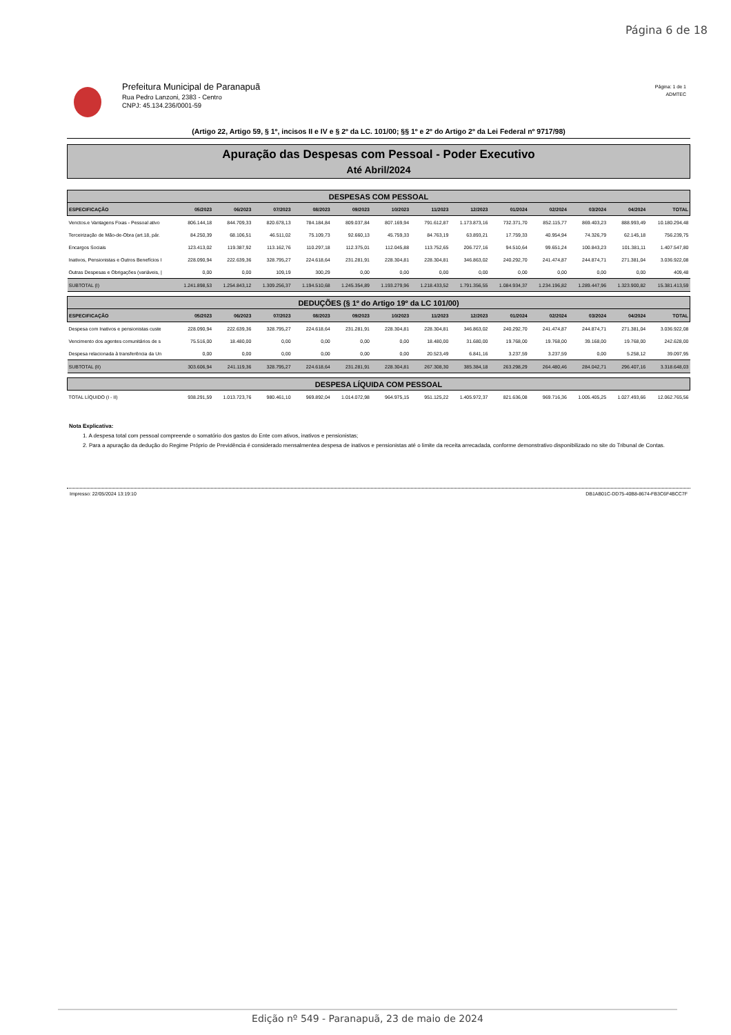Página 6 de 18
Prefeitura Municipal de Paranapuã
Rua Pedro Lanzoni, 2383 - Centro
CNPJ: 45.134.236/0001-59
Página: 1 de 1
ADMTEC
(Artigo 22, Artigo 59, § 1º, incisos II e IV e § 2º da LC. 101/00; §§ 1º e 2º do Artigo 2º da Lei Federal nº 9717/98)
Apuração das Despesas com Pessoal - Poder Executivo
Até Abril/2024
| DESPESAS COM PESSOAL | | | | | | | | | | | | | |
| ESPECIFICAÇÃO | 05/2023 | 06/2023 | 07/2023 | 08/2023 | 09/2023 | 10/2023 | 11/2023 | 12/2023 | 01/2024 | 02/2024 | 03/2024 | 04/2024 | TOTAL |
| Venctos.e Vantagens Fixas - Pessoal ativo | 806.144,18 | 844.709,33 | 820.678,13 | 784.184,84 | 809.037,84 | 807.169,94 | 791.612,87 | 1.173.873,16 | 732.371,70 | 852.115,77 | 869.403,23 | 888.993,49 | 10.180.294,48 |
| Terceirização de Mão-de-Obra (art.18, pár. | 84.250,39 | 68.106,51 | 46.511,02 | 75.109,73 | 92.660,13 | 45.759,33 | 84.763,19 | 63.893,21 | 17.759,33 | 40.954,94 | 74.326,79 | 62.145,18 | 756.239,75 |
| Encargos Sociais | 123.413,02 | 119.387,92 | 113.162,76 | 110.297,18 | 112.375,01 | 112.045,88 | 113.752,65 | 206.727,16 | 94.510,64 | 99.651,24 | 100.843,23 | 101.381,11 | 1.407.547,80 |
| Inativos, Pensionistas e Outros Benefícios I | 228.090,94 | 222.639,36 | 328.795,27 | 224.618,64 | 231.281,91 | 228.304,81 | 228.304,81 | 346.863,02 | 240.292,70 | 241.474,87 | 244.874,71 | 271.381,04 | 3.036.922,08 |
| Outras Despesas e Obrigações (variáveis, / | 0,00 | 0,00 | 109,19 | 300,29 | 0,00 | 0,00 | 0,00 | 0,00 | 0,00 | 0,00 | 0,00 | 0,00 | 409,48 |
| SUBTOTAL (I) | 1.241.898,53 | 1.254.843,12 | 1.309.256,37 | 1.194.510,68 | 1.245.354,89 | 1.193.279,96 | 1.218.433,52 | 1.791.356,55 | 1.084.934,37 | 1.234.196,82 | 1.289.447,96 | 1.323.900,82 | 15.381.413,59 |
| DEDUÇÕES (§ 1º do Artigo 19º da LC 101/00) | | | | | | | | | | | | | |
| ESPECIFICAÇÃO | 05/2023 | 06/2023 | 07/2023 | 08/2023 | 09/2023 | 10/2023 | 11/2023 | 12/2023 | 01/2024 | 02/2024 | 03/2024 | 04/2024 | TOTAL |
| Despesa com Inativos e pensionistas custe | 228.090,94 | 222.639,36 | 328.795,27 | 224.618,64 | 231.281,91 | 228.304,81 | 228.304,81 | 346.863,02 | 240.292,70 | 241.474,87 | 244.874,71 | 271.381,04 | 3.036.922,08 |
| Vencimento dos agentes comunitários de s | 75.516,00 | 18.480,00 | 0,00 | 0,00 | 0,00 | 0,00 | 18.480,00 | 31.680,00 | 19.768,00 | 19.768,00 | 39.168,00 | 19.768,00 | 242.628,00 |
| Despesa relacionada à transferência da Un | 0,00 | 0,00 | 0,00 | 0,00 | 0,00 | 0,00 | 20.523,49 | 6.841,16 | 3.237,59 | 3.237,59 | 0,00 | 5.258,12 | 39.097,95 |
| SUBTOTAL (II) | 303.606,94 | 241.119,36 | 328.795,27 | 224.618,64 | 231.281,91 | 228.304,81 | 267.308,30 | 385.384,18 | 263.298,29 | 264.480,46 | 284.042,71 | 296.407,16 | 3.318.648,03 |
| DESPESA LÍQUIDA COM PESSOAL | | | | | | | | | | | | | |
| TOTAL LÍQUIDO (I - II) | 938.291,59 | 1.013.723,76 | 980.461,10 | 969.892,04 | 1.014.072,98 | 964.975,15 | 951.125,22 | 1.405.972,37 | 821.636,08 | 969.716,36 | 1.005.405,25 | 1.027.493,66 | 12.062.765,56 |
Nota Explicativa:
1. A despesa total com pessoal compreende o somatório dos gastos do Ente com ativos, inativos e pensionistas;
2. Para a apuração da dedução do Regime Próprio de Previdência é considerado mensalmentea despesa de inativos e pensionistas até o limite da receita arrecadada, conforme demonstrativo disponibilizado no site do Tribunal de Contas.
Impresso: 22/05/2024 13:19:10 DB1AB01C-DD75-40B8-8674-FB3C6F4BCC7F
Edição nº 549 - Paranapuã, 23 de maio de 2024